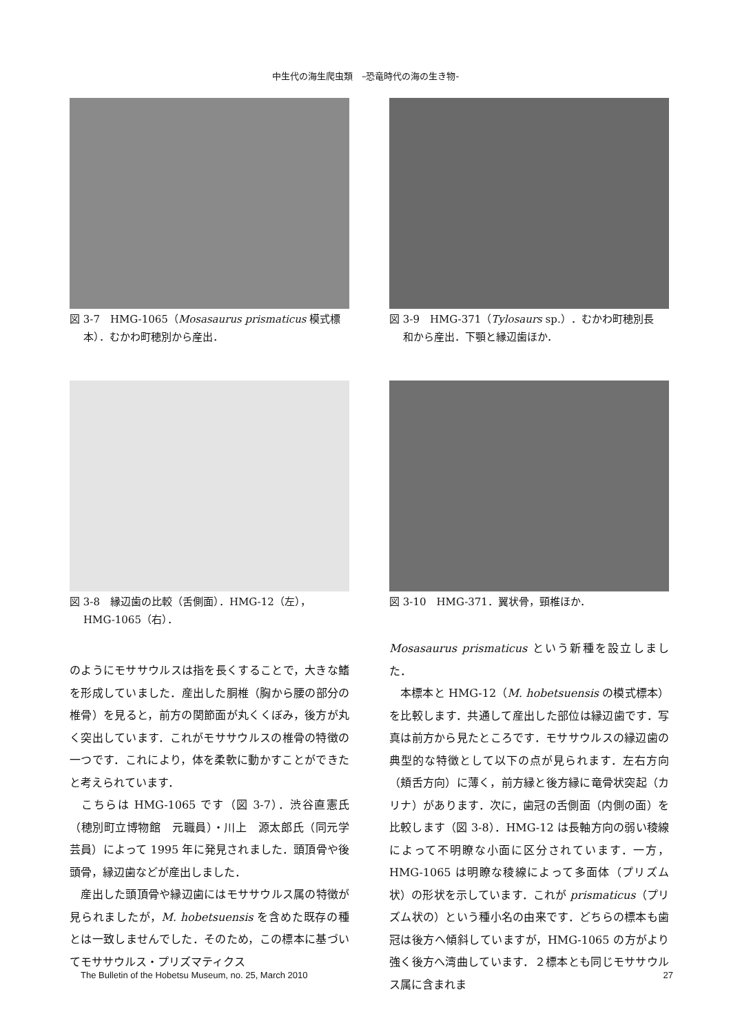中生代の海生爬虫類　–恐竜時代の海の生き物-
図 3-7　HMG-1065（Mosasaurus prismaticus 模式標
本）．むかわ町穂別から産出．
図 3-9　HMG-371（Tylosaurs sp.）．むかわ町穂別長
和から産出．下顎と縁辺歯ほか．
図 3-8　縁辺歯の比較（舌側面）．HMG-12（左），
HMG-1065（右）．
図 3-10　HMG-371．翼状骨，頸椎ほか．
のようにモササウルスは指を長くすることで，大きな鰭を形成していました．産出した胴椎（胸から腰の部分の椎骨）を見ると，前方の関節面が丸くくぼみ，後方が丸く突出しています．これがモササウルスの椎骨の特徴の一つです．これにより，体を柔軟に動かすことができたと考えられています．
　こちらは HMG-1065 です（図 3-7）．渋谷直憲氏（穂別町立博物館　元職員）・川上　源太郎氏（同元学芸員）によって 1995 年に発見されました．頭頂骨や後頭骨，縁辺歯などが産出しました．
　産出した頭頂骨や縁辺歯にはモササウルス属の特徴が見られましたが，M. hobetsuensis を含めた既存の種とは一致しませんでした．そのため，この標本に基づいてモササウルス・プリズマティクス
Mosasaurus prismaticus という新種を設立しました．
　本標本と HMG-12（M. hobetsuensis の模式標本）を比較します．共通して産出した部位は縁辺歯です．写真は前方から見たところです．モササウルスの縁辺歯の典型的な特徴として以下の点が見られます．左右方向（頬舌方向）に薄く，前方縁と後方縁に竜骨状突起（カリナ）があります．次に，歯冠の舌側面（内側の面）を比較します（図 3-8）．HMG-12 は長軸方向の弱い稜線によって不明瞭な小面に区分されています．一方，HMG-1065 は明瞭な稜線によって多面体（プリズム状）の形状を示しています．これが prismaticus（プリズム状の）という種小名の由来です．どちらの標本も歯冠は後方へ傾斜していますが，HMG-1065 の方がより強く後方へ湾曲しています．２標本とも同じモササウルス属に含まれま
The Bulletin of the Hobetsu Museum, no. 25, March 2010 27